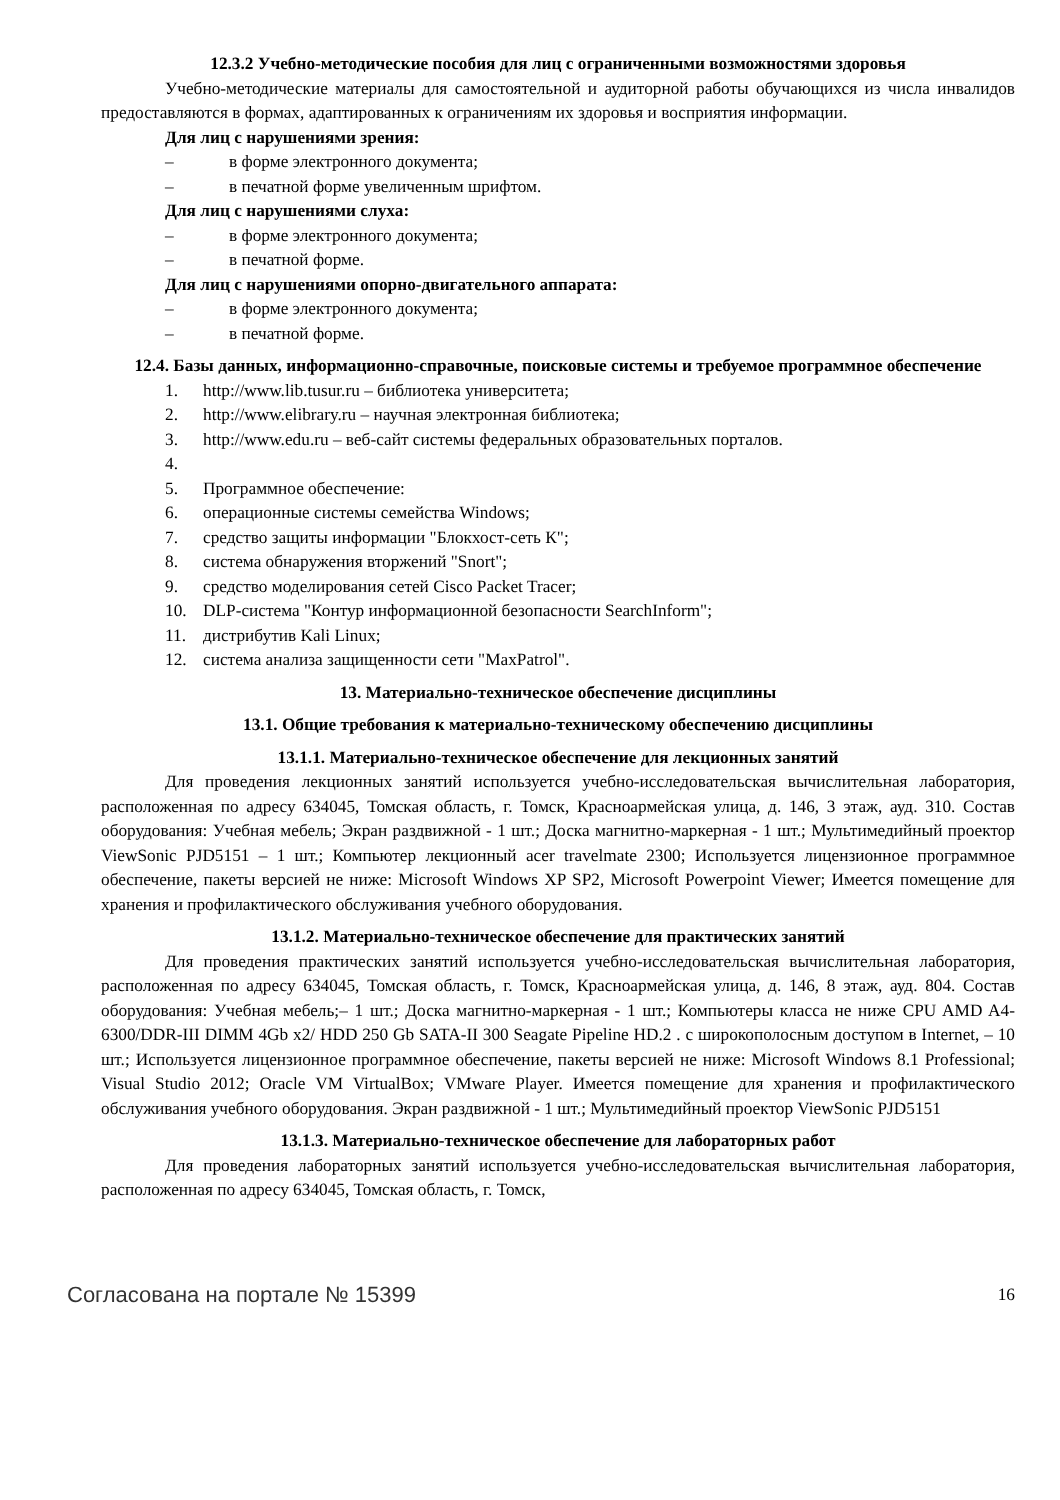12.3.2 Учебно-методические пособия для лиц с ограниченными возможностями здоровья
Учебно-методические материалы для самостоятельной и аудиторной работы обучающихся из числа инвалидов предоставляются в формах, адаптированных к ограничениям их здоровья и восприятия информации.
Для лиц с нарушениями зрения:
– в форме электронного документа;
– в печатной форме увеличенным шрифтом.
Для лиц с нарушениями слуха:
– в форме электронного документа;
– в печатной форме.
Для лиц с нарушениями опорно-двигательного аппарата:
– в форме электронного документа;
– в печатной форме.
12.4. Базы данных, информационно-справочные, поисковые системы и требуемое программное обеспечение
1. http://www.lib.tusur.ru – библиотека университета;
2. http://www.elibrary.ru – научная электронная библиотека;
3. http://www.edu.ru – веб-сайт системы федеральных образовательных порталов.
4.
5. Программное обеспечение:
6. операционные системы семейства Windows;
7. средство защиты информации "Блокхост-сеть К";
8. система обнаружения вторжений "Snort";
9. средство моделирования сетей Cisco Packet Tracer;
10. DLP-система "Контур информационной безопасности SearchInform";
11. дистрибутив Kali Linux;
12. система анализа защищенности сети "MaxPatrol".
13. Материально-техническое обеспечение дисциплины
13.1. Общие требования к материально-техническому обеспечению дисциплины
13.1.1. Материально-техническое обеспечение для лекционных занятий
Для проведения лекционных занятий используется учебно-исследовательская вычислительная лаборатория, расположенная по адресу 634045, Томская область, г. Томск, Красноармейская улица, д. 146, 3 этаж, ауд. 310. Состав оборудования: Учебная мебель; Экран раздвижной - 1 шт.; Доска магнитно-маркерная - 1 шт.; Мультимедийный проектор ViewSonic PJD5151 – 1 шт.; Компьютер лекционный acer travelmate 2300; Используется лицензионное программное обеспечение, пакеты версией не ниже: Microsoft Windows XP SP2, Microsoft Powerpoint Viewer; Имеется помещение для хранения и профилактического обслуживания учебного оборудования.
13.1.2. Материально-техническое обеспечение для практических занятий
Для проведения практических занятий используется учебно-исследовательская вычислительная лаборатория, расположенная по адресу 634045, Томская область, г. Томск, Красноармейская улица, д. 146, 8 этаж, ауд. 804. Состав оборудования: Учебная мебель;– 1 шт.; Доска магнитно-маркерная - 1 шт.; Компьютеры класса не ниже CPU AMD A4-6300/DDR-III DIMM 4Gb x2/ HDD 250 Gb SATA-II 300 Seagate Pipeline HD.2 . с широкополосным доступом в Internet, – 10 шт.; Используется лицензионное программное обеспечение, пакеты версией не ниже: Microsoft Windows 8.1 Professional; Visual Studio 2012; Oracle VM VirtualBox; VMware Player. Имеется помещение для хранения и профилактического обслуживания учебного оборудования. Экран раздвижной - 1 шт.; Мультимедийный проектор ViewSonic PJD5151
13.1.3. Материально-техническое обеспечение для лабораторных работ
Для проведения лабораторных занятий используется учебно-исследовательская вычислительная лаборатория, расположенная по адресу 634045, Томская область, г. Томск,
Согласована на портале № 15399 16